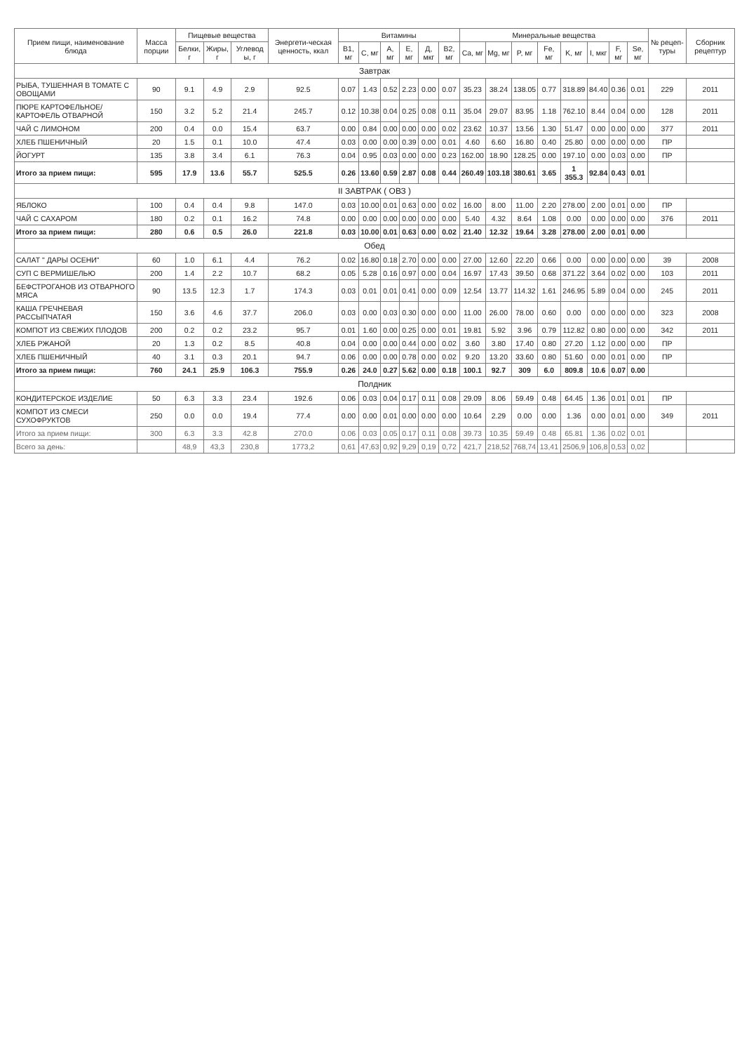| Прием пищи, наименование блюда | Масса порции | Пищевые вещества | | | Энергети-ческая ценность, ккал | Витамины | | | | | | Минеральные вещества | | | | | | | | № рецеп-туры | Сборник рецептур |
| --- | --- | --- | --- | --- | --- | --- | --- | --- | --- | --- | --- | --- | --- | --- | --- | --- | --- | --- | --- | --- | --- |
| | | Белки, г | Жиры, г | Углевод ы, г | | B1, мг | C, мг | A, мг | E, мг | Д, мкг | B2, мг | Ca, мг | Mg, мг | P, мг | Fe, мг | K, мг | I, мкг | F, мг | Se, мг | | |
| Завтрак | | | | | | | | | | | | | | | | | | | | | |
| РЫБА, ТУШЕННАЯ В ТОМАТЕ С ОВОЩАМИ | 90 | 9.1 | 4.9 | 2.9 | 92.5 | 0.07 | 1.43 | 0.52 | 2.23 | 0.00 | 0.07 | 35.23 | 38.24 | 138.05 | 0.77 | 318.89 | 84.40 | 0.36 | 0.01 | 229 | 2011 |
| ПЮРЕ КАРТОФЕЛЬНОЕ/КАРТОФЕЛЬ ОТВАРНОЙ | 150 | 3.2 | 5.2 | 21.4 | 245.7 | 0.12 | 10.38 | 0.04 | 0.25 | 0.08 | 0.11 | 35.04 | 29.07 | 83.95 | 1.18 | 762.10 | 8.44 | 0.04 | 0.00 | 128 | 2011 |
| ЧАЙ С ЛИМОНОМ | 200 | 0.4 | 0.0 | 15.4 | 63.7 | 0.00 | 0.84 | 0.00 | 0.00 | 0.00 | 0.02 | 23.62 | 10.37 | 13.56 | 1.30 | 51.47 | 0.00 | 0.00 | 0.00 | 377 | 2011 |
| ХЛЕБ ПШЕНИЧНЫЙ | 20 | 1.5 | 0.1 | 10.0 | 47.4 | 0.03 | 0.00 | 0.00 | 0.39 | 0.00 | 0.01 | 4.60 | 6.60 | 16.80 | 0.40 | 25.80 | 0.00 | 0.00 | 0.00 | ПР | |
| ЙОГУРТ | 135 | 3.8 | 3.4 | 6.1 | 76.3 | 0.04 | 0.95 | 0.03 | 0.00 | 0.00 | 0.23 | 162.00 | 18.90 | 128.25 | 0.00 | 197.10 | 0.00 | 0.03 | 0.00 | ПР | |
| Итого за прием пищи: | 595 | 17.9 | 13.6 | 55.7 | 525.5 | 0.26 | 13.60 | 0.59 | 2.87 | 0.08 | 0.44 | 260.49 | 103.18 | 380.61 | 3.65 | 1 355.3 | 92.84 | 0.43 | 0.01 | | |
| II ЗАВТРАК ( ОВЗ ) | | | | | | | | | | | | | | | | | | | | | |
| ЯБЛОКО | 100 | 0.4 | 0.4 | 9.8 | 147.0 | 0.03 | 10.00 | 0.01 | 0.63 | 0.00 | 0.02 | 16.00 | 8.00 | 11.00 | 2.20 | 278.00 | 2.00 | 0.01 | 0.00 | ПР | |
| ЧАЙ С САХАРОМ | 180 | 0.2 | 0.1 | 16.2 | 74.8 | 0.00 | 0.00 | 0.00 | 0.00 | 0.00 | 0.00 | 5.40 | 4.32 | 8.64 | 1.08 | 0.00 | 0.00 | 0.00 | 0.00 | 376 | 2011 |
| Итого за прием пищи: | 280 | 0.6 | 0.5 | 26.0 | 221.8 | 0.03 | 10.00 | 0.01 | 0.63 | 0.00 | 0.02 | 21.40 | 12.32 | 19.64 | 3.28 | 278.00 | 2.00 | 0.01 | 0.00 | | |
| Обед | | | | | | | | | | | | | | | | | | | | | |
| САЛАТ " ДАРЫ ОСЕНИ" | 60 | 1.0 | 6.1 | 4.4 | 76.2 | 0.02 | 16.80 | 0.18 | 2.70 | 0.00 | 0.00 | 27.00 | 12.60 | 22.20 | 0.66 | 0.00 | 0.00 | 0.00 | 0.00 | 39 | 2008 |
| СУП С ВЕРМИШЕЛЬЮ | 200 | 1.4 | 2.2 | 10.7 | 68.2 | 0.05 | 5.28 | 0.16 | 0.97 | 0.00 | 0.04 | 16.97 | 17.43 | 39.50 | 0.68 | 371.22 | 3.64 | 0.02 | 0.00 | 103 | 2011 |
| БЕФСТРОГАНОВ ИЗ ОТВАРНОГО МЯСА | 90 | 13.5 | 12.3 | 1.7 | 174.3 | 0.03 | 0.01 | 0.01 | 0.41 | 0.00 | 0.09 | 12.54 | 13.77 | 114.32 | 1.61 | 246.95 | 5.89 | 0.04 | 0.00 | 245 | 2011 |
| КАША ГРЕЧНЕВАЯ РАССЫПЧАТАЯ | 150 | 3.6 | 4.6 | 37.7 | 206.0 | 0.03 | 0.00 | 0.03 | 0.30 | 0.00 | 0.00 | 11.00 | 26.00 | 78.00 | 0.60 | 0.00 | 0.00 | 0.00 | 0.00 | 323 | 2008 |
| КОМПОТ ИЗ СВЕЖИХ ПЛОДОВ | 200 | 0.2 | 0.2 | 23.2 | 95.7 | 0.01 | 1.60 | 0.00 | 0.25 | 0.00 | 0.01 | 19.81 | 5.92 | 3.96 | 0.79 | 112.82 | 0.80 | 0.00 | 0.00 | 342 | 2011 |
| ХЛЕБ РЖАНОЙ | 20 | 1.3 | 0.2 | 8.5 | 40.8 | 0.04 | 0.00 | 0.00 | 0.44 | 0.00 | 0.02 | 3.60 | 3.80 | 17.40 | 0.80 | 27.20 | 1.12 | 0.00 | 0.00 | ПР | |
| ХЛЕБ ПШЕНИЧНЫЙ | 40 | 3.1 | 0.3 | 20.1 | 94.7 | 0.06 | 0.00 | 0.00 | 0.78 | 0.00 | 0.02 | 9.20 | 13.20 | 33.60 | 0.80 | 51.60 | 0.00 | 0.01 | 0.00 | ПР | |
| Итого за прием пищи: | 760 | 24.1 | 25.9 | 106.3 | 755.9 | 0.26 | 24.0 | 0.27 | 5.62 | 0.00 | 0.18 | 100.1 | 92.7 | 309 | 6.0 | 809.8 | 10.6 | 0.07 | 0.00 | | |
| Полдник | | | | | | | | | | | | | | | | | | | | | |
| КОНДИТЕРСКОЕ ИЗДЕЛИЕ | 50 | 6.3 | 3.3 | 23.4 | 192.6 | 0.06 | 0.03 | 0.04 | 0.17 | 0.11 | 0.08 | 29.09 | 8.06 | 59.49 | 0.48 | 64.45 | 1.36 | 0.01 | 0.01 | ПР | |
| КОМПОТ ИЗ СМЕСИ СУХОФРУКТОВ | 250 | 0.0 | 0.0 | 19.4 | 77.4 | 0.00 | 0.00 | 0.01 | 0.00 | 0.00 | 0.00 | 10.64 | 2.29 | 0.00 | 0.00 | 1.36 | 0.00 | 0.01 | 0.00 | 349 | 2011 |
| Итого за прием пищи: | 300 | 6.3 | 3.3 | 42.8 | 270.0 | 0.06 | 0.03 | 0.05 | 0.17 | 0.11 | 0.08 | 39.73 | 10.35 | 59.49 | 0.48 | 65.81 | 1.36 | 0.02 | 0.01 | | |
| Всего за день: | | 48,9 | 43,3 | 230,8 | 1773,2 | 0,61 | 47,63 | 0,92 | 9,29 | 0,19 | 0,72 | 421,7 | 218,52 | 768,74 | 13,41 | 2506,9 | 106,8 | 0,53 | 0,02 | | |